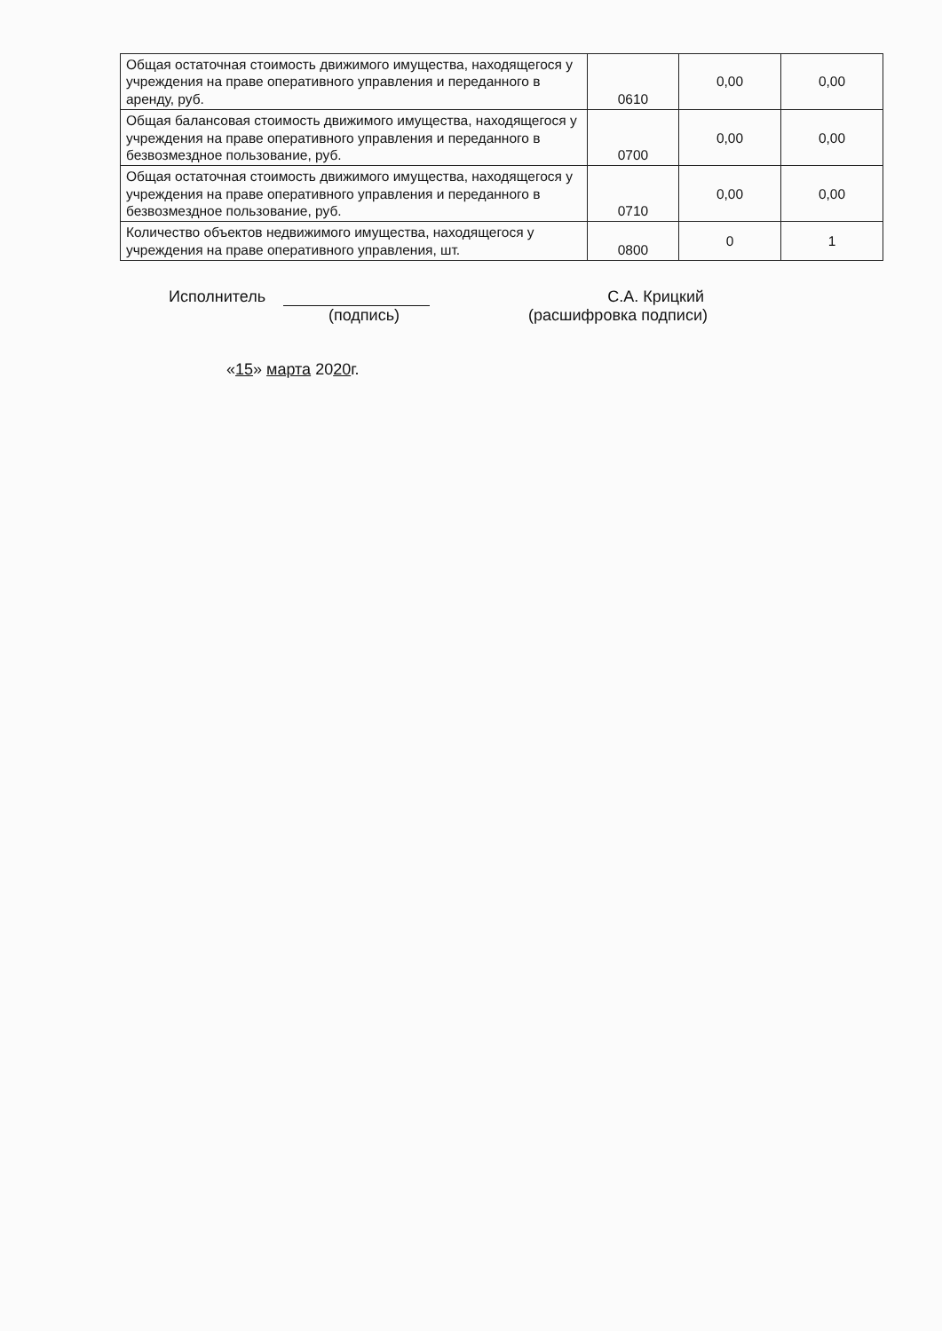| Общая остаточная стоимость движимого имущества, находящегося у учреждения на праве оперативного управления и переданного в аренду, руб. | 0610 | 0,00 | 0,00 |
| Общая балансовая стоимость движимого имущества, находящегося у учреждения на праве оперативного управления и переданного в безвозмездное пользование, руб. | 0700 | 0,00 | 0,00 |
| Общая остаточная стоимость движимого имущества, находящегося у учреждения на праве оперативного управления и переданного в безвозмездное пользование, руб. | 0710 | 0,00 | 0,00 |
| Количество объектов недвижимого имущества, находящегося у учреждения на праве оперативного управления, шт. | 0800 | 0 | 1 |
Исполнитель С.А. Крицкий
(подпись) (расшифровка подписи)
«15» марта 2020г.